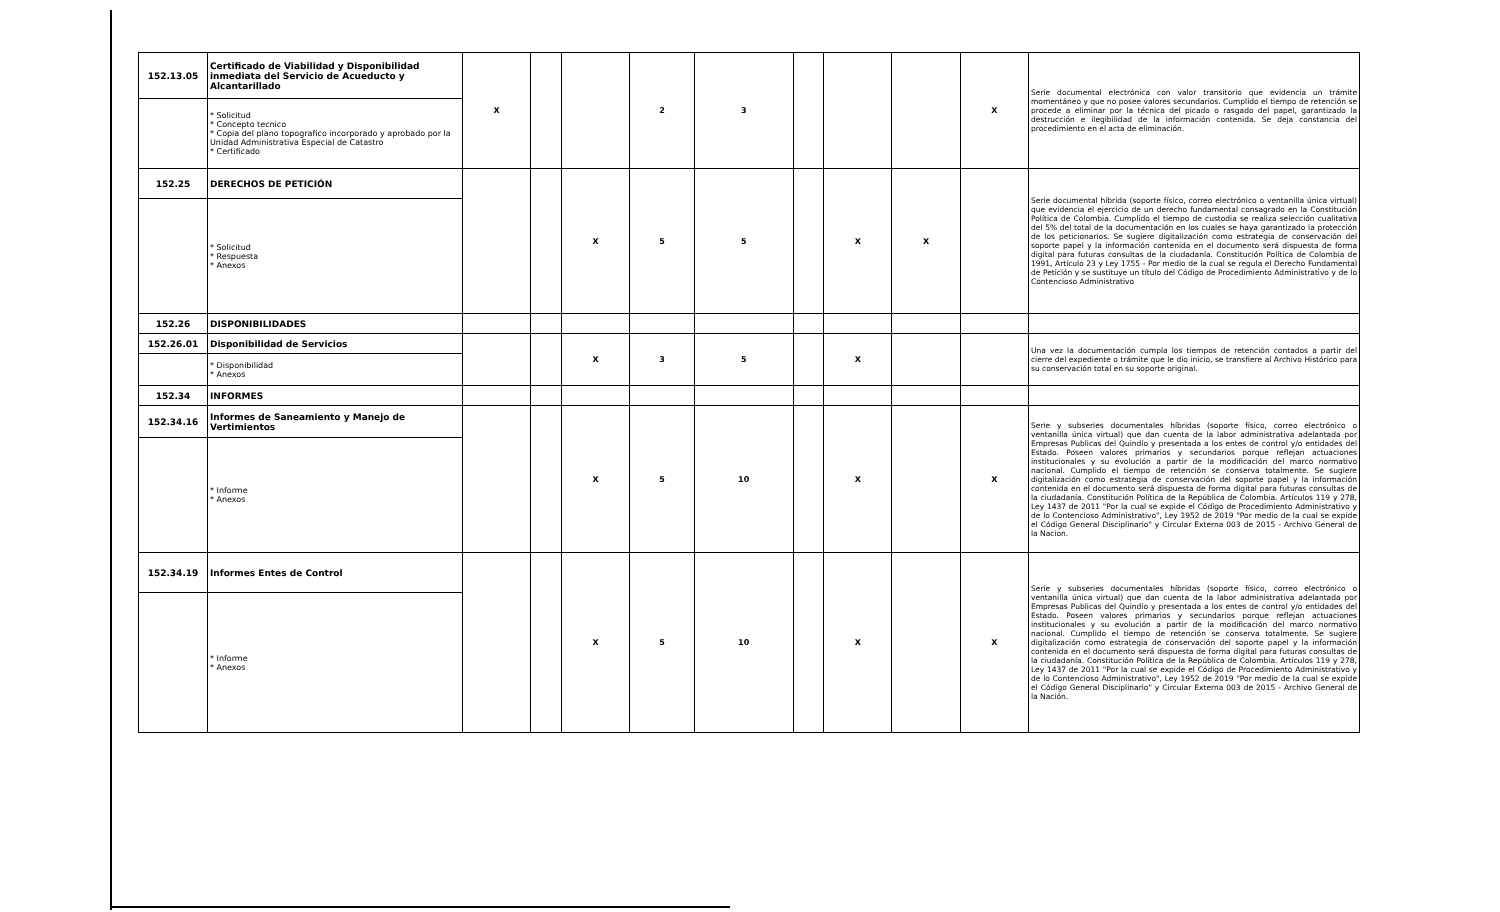| 152.13.05 | Certificado de Viabilidad y Disponibilidad inmediata del Servicio de Acueducto y Alcantarillado | X | | | 2 | 3 | | | | X | Serie documental electrónica con valor transitorio que evidencia un trámite momentáneo y que no posee valores secundarios. Cumplido el tiempo de retención se procede a eliminar por la técnica del picado o rasgado del papel, garantizado la destrucción e ilegibilidad de la información contenida. Se deja constancia del procedimiento en el acta de eliminación. |
| | * Solicitud * Concepto tecnico * Copia del plano topografico incorporado y aprobado por la Unidad Administrativa Especial de Catastro * Certificado | | | | | | | | | | |
| 152.25 | DERECHOS DE PETICIÓN | | | X | 5 | 5 | | X | X | | Serie documental híbrida (soporte físico, correo electrónico o ventanilla única virtual) que evidencia el ejercicio de un derecho fundamental consagrado en la Constitución Política de Colombia. Cumplido el tiempo de custodia se realiza selección cualitativa del 5% del total de la documentación en los cuales se haya garantizado la protección de los peticionarios. Se sugiere digitalización como estrategia de conservación del soporte papel y la información contenida en el documento será dispuesta de forma digital para futuras consultas de la ciudadanía. Constitución Política de Colombia de 1991, Artículo 23 y Ley 1755 - Por medio de la cual se regula el Derecho Fundamental de Petición y se sustituye un título del Código de Procedimiento Administrativo y de lo Contencioso Administrativo |
| | * Solicitud * Respuesta * Anexos | | | | | | | | | | |
| 152.26 | DISPONIBILIDADES | | | | | | | | | | |
| 152.26.01 | Disponibilidad de Servicios | | | X | 3 | 5 | | X | | | Una vez la documentación cumpla los tiempos de retención contados a partir del cierre del expediente o trámite que le dio inicio, se transfiere al Archivo Histórico para su conservación total en su soporte original. |
| | * Disponibilidad * Anexos | | | | | | | | | | |
| 152.34 | INFORMES | | | | | | | | | | |
| 152.34.16 | Informes de Saneamiento y Manejo de Vertimientos | | | X | 5 | 10 | | X | | X | Serie y subseries documentales híbridas (soporte físico, correo electrónico o ventanilla única virtual) que dan cuenta de la labor administrativa adelantada por Empresas Publicas del Quindío y presentada a los entes de control y/o entidades del Estado. Poseen valores primarios y secundarios porque reflejan actuaciones institucionales y su evolución a partir de la modificación del marco normativo nacional. Cumplido el tiempo de retención se conserva totalmente. Se sugiere digitalización como estrategia de conservación del soporte papel y la información contenida en el documento será dispuesta de forma digital para futuras consultas de la ciudadanía. Constitución Política de la República de Colombia. Artículos 119 y 278, Ley 1437 de 2011 "Por la cual se expide el Código de Procedimiento Administrativo y de lo Contencioso Administrativo", Ley 1952 de 2019 "Por medio de la cual se expide el Código General Disciplinario" y Circular Externa 003 de 2015 - Archivo General de la Nacion. |
| | * Informe * Anexos | | | | | | | | | | |
| 152.34.19 | Informes Entes de Control | | | X | 5 | 10 | | X | | X | Serie y subseries documentales híbridas (soporte físico, correo electrónico o ventanilla única virtual) que dan cuenta de la labor administrativa adelantada por Empresas Publicas del Quindío y presentada a los entes de control y/o entidades del Estado. Poseen valores primarios y secundarios porque reflejan actuaciones institucionales y su evolución a partir de la modificación del marco normativo nacional. Cumplido el tiempo de retención se conserva totalmente. Se sugiere digitalización como estrategia de conservación del soporte papel y la información contenida en el documento será dispuesta de forma digital para futuras consultas de la ciudadanía. Constitución Política de la República de Colombia. Artículos 119 y 278, Ley 1437 de 2011 "Por la cual se expide el Código de Procedimiento Administrativo y de lo Contencioso Administrativo", Ley 1952 de 2019 "Por medio de la cual se expide el Código General Disciplinario" y Circular Externa 003 de 2015 - Archivo General de la Nación. |
| | * Informe * Anexos | | | | | | | | | | |